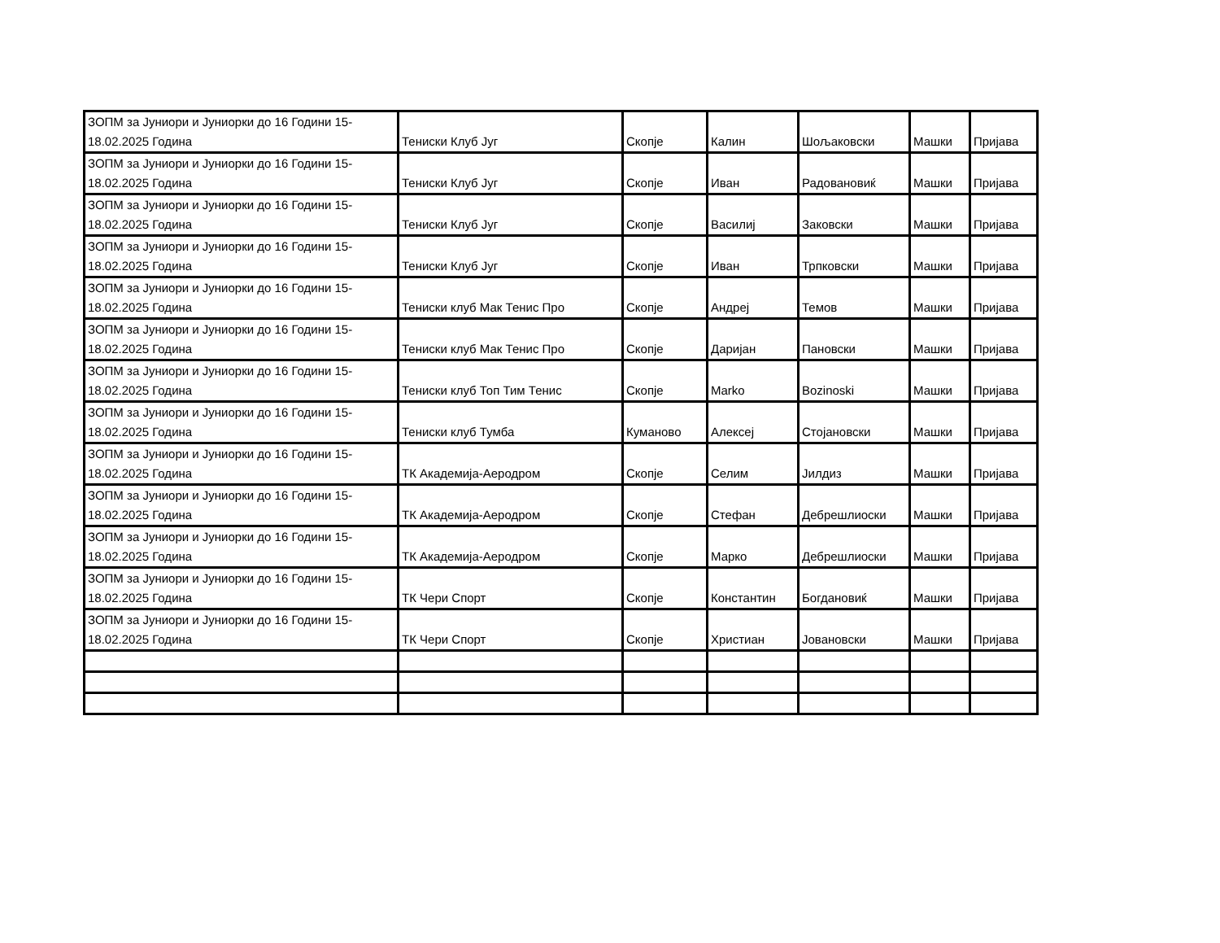| ЗОПМ за Јуниори и Јуниорки до 16 Години 15- 18.02.2025 Година | Тениски Клуб Југ | Скопје | Калин | Шољаковски | Машки | Пријава |
| ЗОПМ за Јуниори и Јуниорки до 16 Години 15- 18.02.2025 Година | Тениски Клуб Југ | Скопје | Иван | Радовановиќ | Машки | Пријава |
| ЗОПМ за Јуниори и Јуниорки до 16 Години 15- 18.02.2025 Година | Тениски Клуб Југ | Скопје | Василиј | Заковски | Машки | Пријава |
| ЗОПМ за Јуниори и Јуниорки до 16 Години 15- 18.02.2025 Година | Тениски Клуб Југ | Скопје | Иван | Трпковски | Машки | Пријава |
| ЗОПМ за Јуниори и Јуниорки до 16 Години 15- 18.02.2025 Година | Тениски клуб Мак Тенис Про | Скопје | Андреј | Темов | Машки | Пријава |
| ЗОПМ за Јуниори и Јуниорки до 16 Години 15- 18.02.2025 Година | Тениски клуб Мак Тенис Про | Скопје | Даријан | Пановски | Машки | Пријава |
| ЗОПМ за Јуниори и Јуниорки до 16 Години 15- 18.02.2025 Година | Тениски клуб Топ Тим Тенис | Скопје | Marko | Bozinoski | Машки | Пријава |
| ЗОПМ за Јуниори и Јуниорки до 16 Години 15- 18.02.2025 Година | Тениски клуб Тумба | Куманово | Алексеј | Стојановски | Машки | Пријава |
| ЗОПМ за Јуниори и Јуниорки до 16 Години 15- 18.02.2025 Година | ТК Академија-Аеродром | Скопје | Селим | Јилдиз | Машки | Пријава |
| ЗОПМ за Јуниори и Јуниорки до 16 Години 15- 18.02.2025 Година | ТК Академија-Аеродром | Скопје | Стефан | Дебрешлиоски | Машки | Пријава |
| ЗОПМ за Јуниори и Јуниорки до 16 Години 15- 18.02.2025 Година | ТК Академија-Аеродром | Скопје | Марко | Дебрешлиоски | Машки | Пријава |
| ЗОПМ за Јуниори и Јуниорки до 16 Години 15- 18.02.2025 Година | ТК Чери Спорт | Скопје | Константин | Богдановиќ | Машки | Пријава |
| ЗОПМ за Јуниори и Јуниорки до 16 Години 15- 18.02.2025 Година | ТК Чери Спорт | Скопје | Христиан | Јовановски | Машки | Пријава |